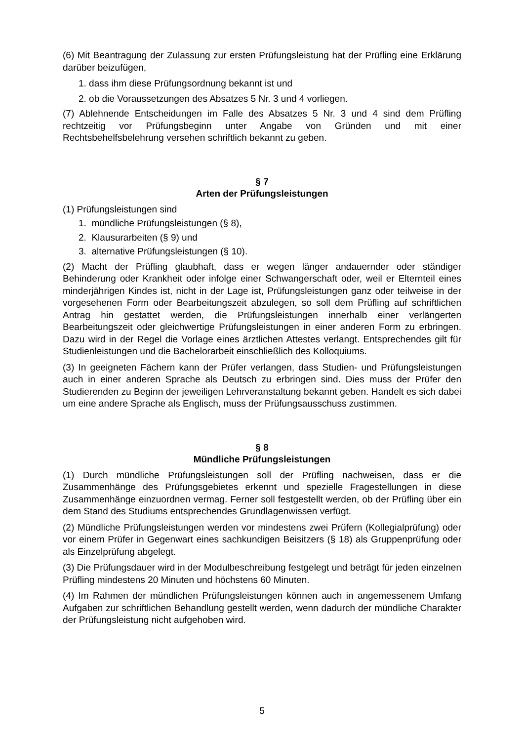(6) Mit Beantragung der Zulassung zur ersten Prüfungsleistung hat der Prüfling eine Erklärung darüber beizufügen,
1. dass ihm diese Prüfungsordnung bekannt ist und
2. ob die Voraussetzungen des Absatzes 5 Nr. 3 und 4 vorliegen.
(7) Ablehnende Entscheidungen im Falle des Absatzes 5 Nr. 3 und 4 sind dem Prüfling rechtzeitig vor Prüfungsbeginn unter Angabe von Gründen und mit einer Rechtsbehelfsbelehrung versehen schriftlich bekannt zu geben.
§ 7
Arten der Prüfungsleistungen
(1) Prüfungsleistungen sind
1. mündliche Prüfungsleistungen (§ 8),
2. Klausurarbeiten (§ 9) und
3. alternative Prüfungsleistungen (§ 10).
(2) Macht der Prüfling glaubhaft, dass er wegen länger andauernder oder ständiger Behinderung oder Krankheit oder infolge einer Schwangerschaft oder, weil er Elternteil eines minderjährigen Kindes ist, nicht in der Lage ist, Prüfungsleistungen ganz oder teilweise in der vorgesehenen Form oder Bearbeitungszeit abzulegen, so soll dem Prüfling auf schriftlichen Antrag hin gestattet werden, die Prüfungsleistungen innerhalb einer verlängerten Bearbeitungszeit oder gleichwertige Prüfungsleistungen in einer anderen Form zu erbringen. Dazu wird in der Regel die Vorlage eines ärztlichen Attestes verlangt. Entsprechendes gilt für Studienleistungen und die Bachelorarbeit einschließlich des Kolloquiums.
(3) In geeigneten Fächern kann der Prüfer verlangen, dass Studien- und Prüfungsleistungen auch in einer anderen Sprache als Deutsch zu erbringen sind. Dies muss der Prüfer den Studierenden zu Beginn der jeweiligen Lehrveranstaltung bekannt geben. Handelt es sich dabei um eine andere Sprache als Englisch, muss der Prüfungsausschuss zustimmen.
§ 8
Mündliche Prüfungsleistungen
(1) Durch mündliche Prüfungsleistungen soll der Prüfling nachweisen, dass er die Zusammenhänge des Prüfungsgebietes erkennt und spezielle Fragestellungen in diese Zusammenhänge einzuordnen vermag. Ferner soll festgestellt werden, ob der Prüfling über ein dem Stand des Studiums entsprechendes Grundlagenwissen verfügt.
(2) Mündliche Prüfungsleistungen werden vor mindestens zwei Prüfern (Kollegialprüfung) oder vor einem Prüfer in Gegenwart eines sachkundigen Beisitzers (§ 18) als Gruppenprüfung oder als Einzelprüfung abgelegt.
(3) Die Prüfungsdauer wird in der Modulbeschreibung festgelegt und beträgt für jeden einzelnen Prüfling mindestens 20 Minuten und höchstens 60 Minuten.
(4) Im Rahmen der mündlichen Prüfungsleistungen können auch in angemessenem Umfang Aufgaben zur schriftlichen Behandlung gestellt werden, wenn dadurch der mündliche Charakter der Prüfungsleistung nicht aufgehoben wird.
5